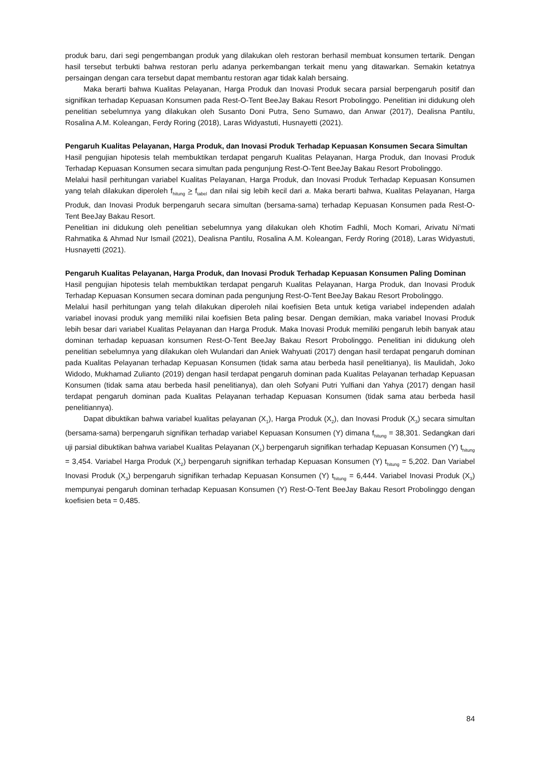produk baru, dari segi pengembangan produk yang dilakukan oleh restoran berhasil membuat konsumen tertarik. Dengan hasil tersebut terbukti bahwa restoran perlu adanya perkembangan terkait menu yang ditawarkan. Semakin ketatnya persaingan dengan cara tersebut dapat membantu restoran agar tidak kalah bersaing.
Maka berarti bahwa Kualitas Pelayanan, Harga Produk dan Inovasi Produk secara parsial berpengaruh positif dan signifikan terhadap Kepuasan Konsumen pada Rest-O-Tent BeeJay Bakau Resort Probolinggo. Penelitian ini didukung oleh penelitian sebelumnya yang dilakukan oleh Susanto Doni Putra, Seno Sumawo, dan Anwar (2017), Dealisna Pantilu, Rosalina A.M. Koleangan, Ferdy Roring (2018), Laras Widyastuti, Husnayetti (2021).
Pengaruh Kualitas Pelayanan, Harga Produk, dan Inovasi Produk Terhadap Kepuasan Konsumen Secara Simultan
Hasil pengujian hipotesis telah membuktikan terdapat pengaruh Kualitas Pelayanan, Harga Produk, dan Inovasi Produk Terhadap Kepuasan Konsumen secara simultan pada pengunjung Rest-O-Tent BeeJay Bakau Resort Probolinggo.
Melalui hasil perhitungan variabel Kualitas Pelayanan, Harga Produk, dan Inovasi Produk Terhadap Kepuasan Konsumen yang telah dilakukan diperoleh f<sub>hitung</sub> > f<sub>tabel</sub> dan nilai sig lebih kecil dari a. Maka berarti bahwa, Kualitas Pelayanan, Harga Produk, dan Inovasi Produk berpengaruh secara simultan (bersama-sama) terhadap Kepuasan Konsumen pada Rest-O-Tent BeeJay Bakau Resort.
Penelitian ini didukung oleh penelitian sebelumnya yang dilakukan oleh Khotim Fadhli, Moch Komari, Arivatu Ni’mati Rahmatika & Ahmad Nur Ismail (2021), Dealisna Pantilu, Rosalina A.M. Koleangan, Ferdy Roring (2018), Laras Widyastuti, Husnayetti (2021).
Pengaruh Kualitas Pelayanan, Harga Produk, dan Inovasi Produk Terhadap Kepuasan Konsumen Paling Dominan
Hasil pengujian hipotesis telah membuktikan terdapat pengaruh Kualitas Pelayanan, Harga Produk, dan Inovasi Produk Terhadap Kepuasan Konsumen secara dominan pada pengunjung Rest-O-Tent BeeJay Bakau Resort Probolinggo.
Melalui hasil perhitungan yang telah dilakukan diperoleh nilai koefisien Beta untuk ketiga variabel independen adalah variabel inovasi produk yang memiliki nilai koefisien Beta paling besar. Dengan demikian, maka variabel Inovasi Produk lebih besar dari variabel Kualitas Pelayanan dan Harga Produk. Maka Inovasi Produk memiliki pengaruh lebih banyak atau dominan terhadap kepuasan konsumen Rest-O-Tent BeeJay Bakau Resort Probolinggo. Penelitian ini didukung oleh penelitian sebelumnya yang dilakukan oleh Wulandari dan Aniek Wahyuati (2017) dengan hasil terdapat pengaruh dominan pada Kualitas Pelayanan terhadap Kepuasan Konsumen (tidak sama atau berbeda hasil penelitianya), Iis Maulidah, Joko Widodo, Mukhamad Zulianto (2019) dengan hasil terdapat pengaruh dominan pada Kualitas Pelayanan terhadap Kepuasan Konsumen (tidak sama atau berbeda hasil penelitianya), dan oleh Sofyani Putri Yulfiani dan Yahya (2017) dengan hasil terdapat pengaruh dominan pada Kualitas Pelayanan terhadap Kepuasan Konsumen (tidak sama atau berbeda hasil penelitiannya).
Dapat dibuktikan bahwa variabel kualitas pelayanan (X<sub>1</sub>), Harga Produk (X<sub>2</sub>), dan Inovasi Produk (X<sub>3</sub>) secara simultan (bersama-sama) berpengaruh signifikan terhadap variabel Kepuasan Konsumen (Y) dimana f<sub>hitung</sub> = 38,301. Sedangkan dari uji parsial dibuktikan bahwa variabel Kualitas Pelayanan (X<sub>1</sub>) berpengaruh signifikan terhadap Kepuasan Konsumen (Y) t<sub>hitung</sub> = 3,454. Variabel Harga Produk (X<sub>2</sub>) berpengaruh signifikan terhadap Kepuasan Konsumen (Y) t<sub>hitung</sub> = 5,202. Dan Variabel Inovasi Produk (X<sub>3</sub>) berpengaruh signifikan terhadap Kepuasan Konsumen (Y) t<sub>hitung</sub> = 6,444. Variabel Inovasi Produk (X<sub>3</sub>) mempunyai pengaruh dominan terhadap Kepuasan Konsumen (Y) Rest-O-Tent BeeJay Bakau Resort Probolinggo dengan koefisien beta = 0,485.
84